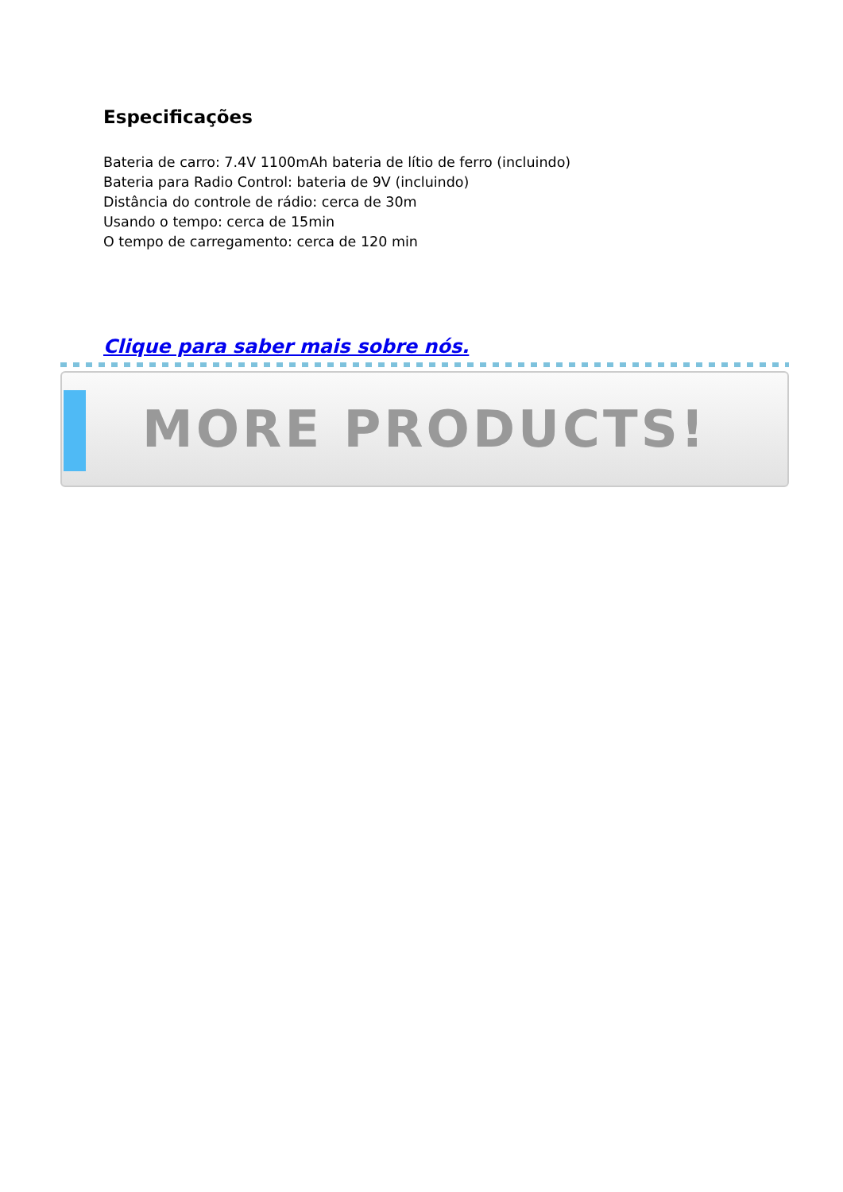Especificações
Bateria de carro: 7.4V 1100mAh bateria de lítio de ferro (incluindo)
Bateria para Radio Control: bateria de 9V (incluindo)
Distância do controle de rádio: cerca de 30m
Usando o tempo: cerca de 15min
O tempo de carregamento: cerca de 120 min
Clique para saber mais sobre nós.
MORE PRODUCTS!